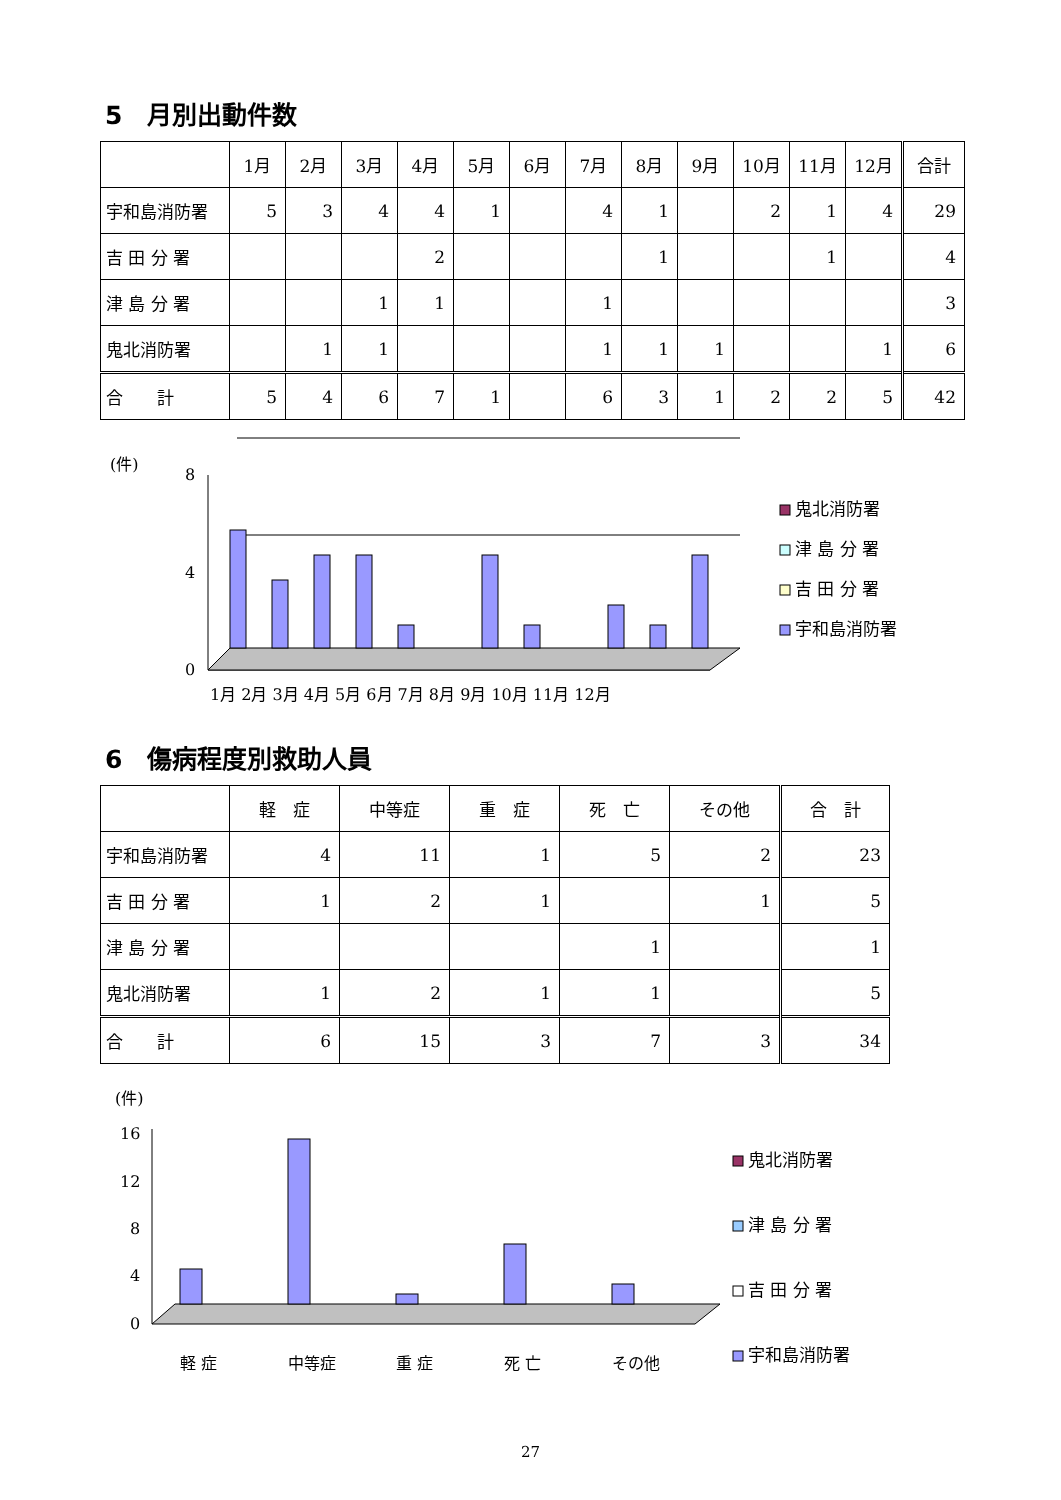5　月別出動件数
| | 1月 | 2月 | 3月 | 4月 | 5月 | 6月 | 7月 | 8月 | 9月 | 10月 | 11月 | 12月 | 合計 |
| --- | --- | --- | --- | --- | --- | --- | --- | --- | --- | --- | --- | --- | --- |
| 宇和島消防署 | 5 | 3 | 4 | 4 | 1 | | 4 | 1 | | 2 | 1 | 4 | 29 |
| 吉 田 分 署 | | | | 2 | | | | 1 | | | 1 | | 4 |
| 津 島 分 署 | | | 1 | 1 | | | 1 | | | | | | 3 |
| 鬼北消防署 | | 1 | 1 | | | | 1 | 1 | 1 | | | 1 | 6 |
| 合 計 | 5 | 4 | 6 | 7 | 1 | | 6 | 3 | 1 | 2 | 2 | 5 | 42 |
(件)
8
4
0
1月 2月 3月 4月 5月 6月 7月 8月 9月 10月 11月 12月
鬼北消防署
津 島 分 署
吉 田 分 署
宇和島消防署
6　傷病程度別救助人員
| | 軽 症 | 中等症 | 重 症 | 死 亡 | その他 | 合 計 |
| --- | --- | --- | --- | --- | --- | --- |
| 宇和島消防署 | 4 | 11 | 1 | 5 | 2 | 23 |
| 吉 田 分 署 | 1 | 2 | 1 | | 1 | 5 |
| 津 島 分 署 | | | | 1 | | 1 |
| 鬼北消防署 | 1 | 2 | 1 | 1 | | 5 |
| 合 計 | 6 | 15 | 3 | 7 | 3 | 34 |
(件)
16
12
8
4
0
軽 症
中等症
重 症
死 亡
その他
鬼北消防署
津 島 分 署
吉 田 分 署
宇和島消防署
27